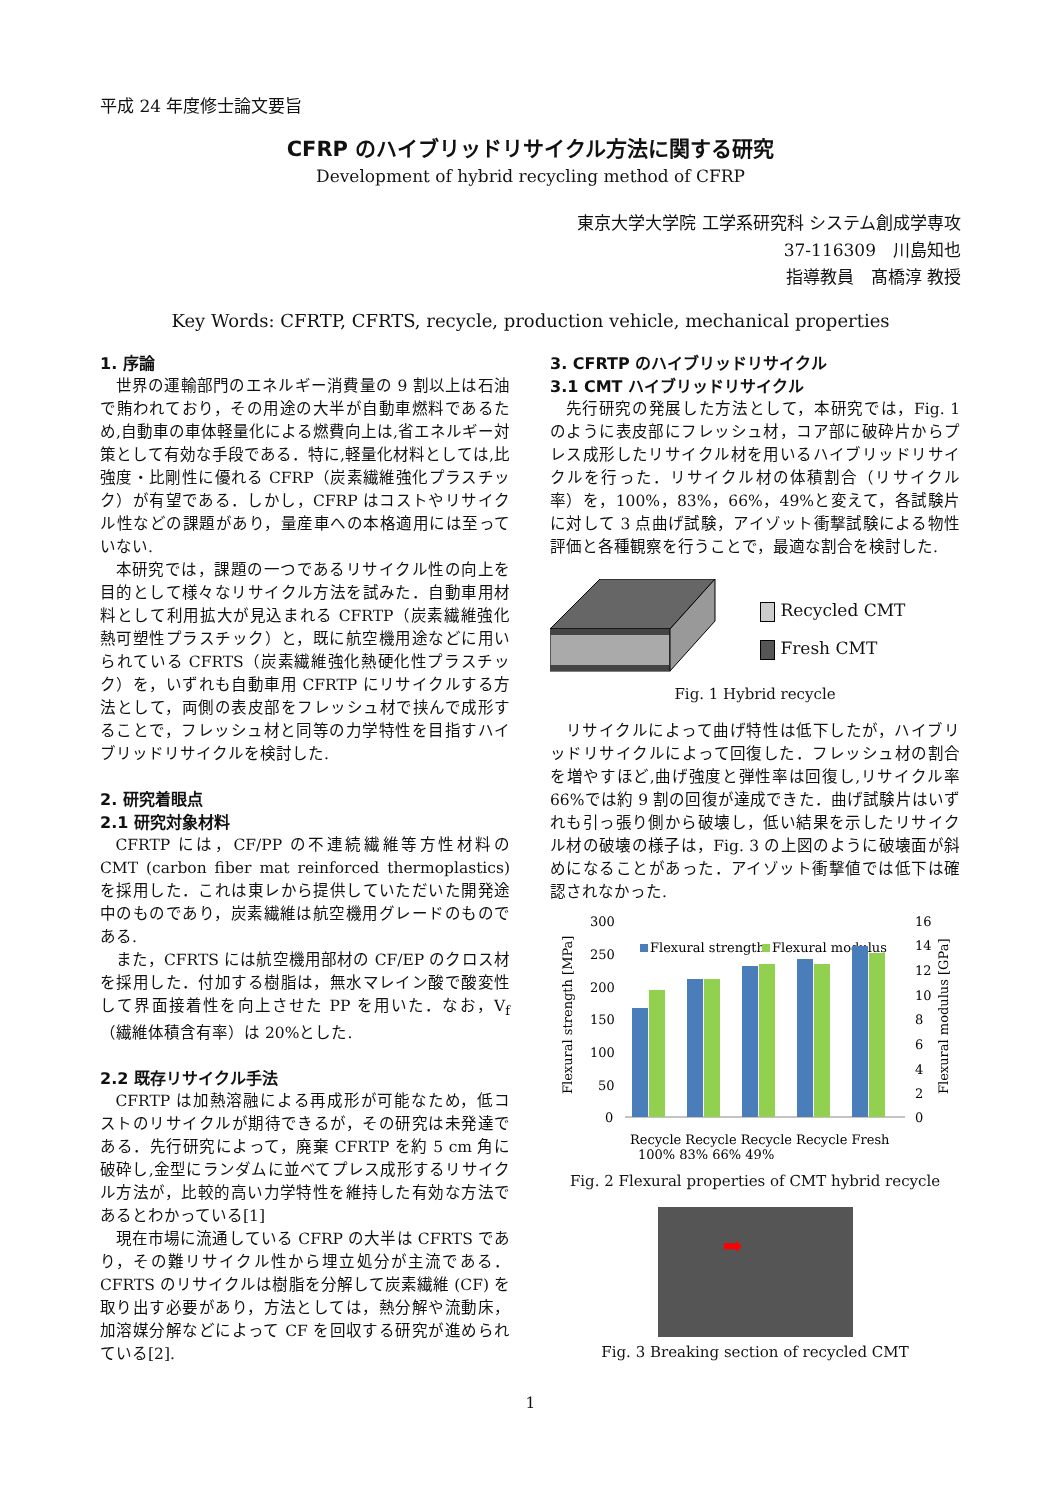平成 24 年度修士論文要旨
CFRP のハイブリッドリサイクル方法に関する研究
Development of hybrid recycling method of CFRP
東京大学大学院 工学系研究科 システム創成学専攻
37-116309　川島知也
指導教員　髙橋淳 教授
Key Words: CFRTP, CFRTS, recycle, production vehicle, mechanical properties
1. 序論
世界の運輸部門のエネルギー消費量の 9 割以上は石油で賄われており，その用途の大半が自動車燃料であるため,自動車の車体軽量化による燃費向上は,省エネルギー対策として有効な手段である．特に,軽量化材料としては,比強度・比剛性に優れる CFRP（炭素繊維強化プラスチック）が有望である．しかし，CFRP はコストやリサイクル性などの課題があり，量産車への本格適用には至っていない.
本研究では，課題の一つであるリサイクル性の向上を目的として様々なリサイクル方法を試みた．自動車用材料として利用拡大が見込まれる CFRTP（炭素繊維強化熱可塑性プラスチック）と，既に航空機用途などに用いられている CFRTS（炭素繊維強化熱硬化性プラスチック）を，いずれも自動車用 CFRTP にリサイクルする方法として，両側の表皮部をフレッシュ材で挟んで成形することで，フレッシュ材と同等の力学特性を目指すハイブリッドリサイクルを検討した.
2. 研究着眼点
2.1 研究対象材料
CFRTP には，CF/PP の不連続繊維等方性材料の CMT (carbon fiber mat reinforced thermoplastics) を採用した．これは東レから提供していただいた開発途中のものであり，炭素繊維は航空機用グレードのものである.
また，CFRTS には航空機用部材の CF/EP のクロス材を採用した．付加する樹脂は，無水マレイン酸で酸変性して界面接着性を向上させた PP を用いた．なお，V<sub>f</sub>（繊維体積含有率）は 20%とした.
2.2 既存リサイクル手法
CFRTP は加熱溶融による再成形が可能なため，低コストのリサイクルが期待できるが，その研究は未発達である．先行研究によって，廃棄 CFRTP を約 5 cm 角に破砕し,金型にランダムに並べてプレス成形するリサイクル方法が，比較的高い力学特性を維持した有効な方法であるとわかっている[1]
現在市場に流通している CFRP の大半は CFRTS であり，その難リサイクル性から埋立処分が主流である．CFRTS のリサイクルは樹脂を分解して炭素繊維 (CF) を取り出す必要があり，方法としては，熱分解や流動床，加溶媒分解などによって CF を回収する研究が進められている[2].
3. CFRTP のハイブリッドリサイクル
3.1 CMT ハイブリッドリサイクル
先行研究の発展した方法として，本研究では，Fig. 1 のように表皮部にフレッシュ材，コア部に破砕片からプレス成形したリサイクル材を用いるハイブリッドリサイクルを行った．リサイクル材の体積割合（リサイクル率）を，100%，83%，66%，49%と変えて，各試験片に対して 3 点曲げ試験，アイゾット衝撃試験による物性評価と各種観察を行うことで，最適な割合を検討した.
Recycled CMT
Fresh CMT
Fig. 1 Hybrid recycle
リサイクルによって曲げ特性は低下したが，ハイブリッドリサイクルによって回復した．フレッシュ材の割合を増やすほど,曲げ強度と弾性率は回復し,リサイクル率 66%では約 9 割の回復が達成できた．曲げ試験片はいずれも引っ張り側から破壊し，低い結果を示したリサイクル材の破壊の様子は，Fig. 3 の上図のように破壊面が斜めになることがあった．アイゾット衝撃値では低下は確認されなかった.
300
250
200
150
100
50
0
16
14
12
10
8
6
4
2
0
Flexural strength [MPa]
Flexural modulus [GPa]
Flexural strength
Flexural modulus
Recycle Recycle Recycle Recycle Fresh
100% 83% 66% 49%
Fig. 2 Flexural properties of CMT hybrid recycle
➡
Fig. 3 Breaking section of recycled CMT
1